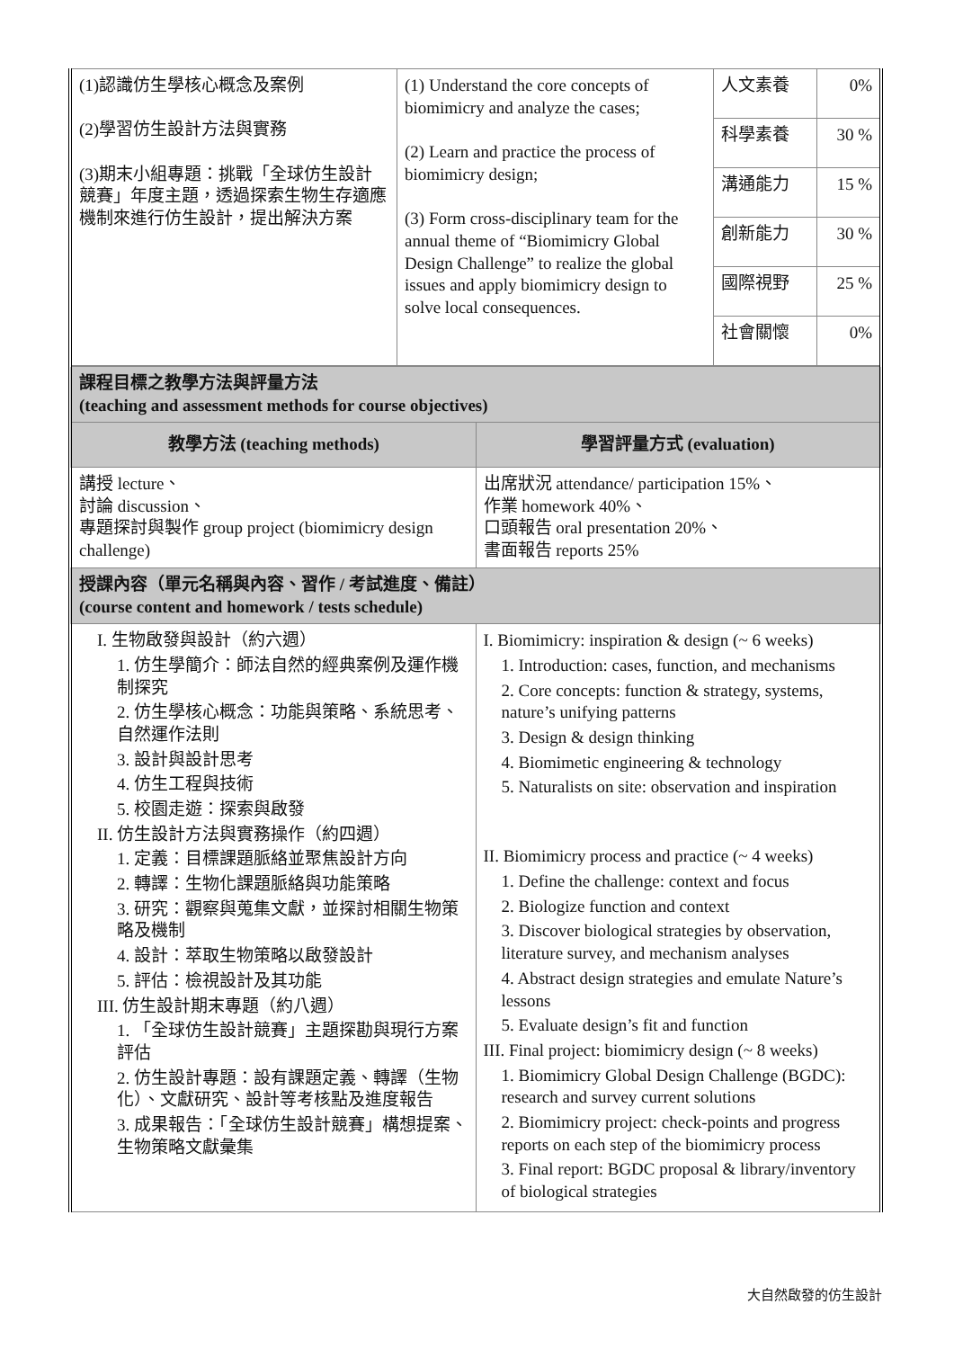| (1)認識仿生學核心概念及案例 (2)學習仿生設計方法與實務 (3)期末小組專題：挑戰「全球仿生設計競賽」年度主題，透過探索生物生存適應機制來進行仿生設計，提出解決方案 | (1) Understand the core concepts of biomimicry and analyze the cases; (2) Learn and practice the process of biomimicry design; (3) Form cross-disciplinary team for the annual theme of “Biomimicry Global Design Challenge” to realize the global issues and apply biomimicry design to solve local consequences. | 人文素養 | 0% |
| | | 科學素養 | 30 % |
| | | 溝通能力 | 15 % |
| | | 創新能力 | 30 % |
| | | 國際視野 | 25 % |
| | | 社會關懷 | 0% |
| 課程目標之教學方法與評量方法 (teaching and assessment methods for course objectives) | |
| 教學方法 (teaching methods) | 學習評量方式 (evaluation) |
| 講授 lecture、 討論 discussion、 專題探討與製作 group project (biomimicry design challenge) | 出席狀況 attendance/ participation 15%、 作業 homework 40%、 口頭報告 oral presentation 20%、 書面報告 reports 25% |
| 授課內容（單元名稱與內容、習作 / 考試進度、備註） (course content and homework / tests schedule) | |
| I. 生物啟發與設計（約六週） 1. 仿生學簡介：師法自然的經典案例及運作機制探究 2. 仿生學核心概念：功能與策略、系統思考、自然運作法則 3. 設計與設計思考 4. 仿生工程與技術 5. 校園走遊：探索與啟發 II. 仿生設計方法與實務操作（約四週） 1. 定義：目標課題脈絡並聚焦設計方向 2. 轉譯：生物化課題脈絡與功能策略 3. 研究：觀察與蒐集文獻，並探討相關生物策略及機制 4. 設計：萃取生物策略以啟發設計 5. 評估：檢視設計及其功能 III. 仿生設計期末專題（約八週） 1. 「全球仿生設計競賽」主題探勘與現行方案評估 2. 仿生設計專題：設有課題定義、轉譯（生物化）、文獻研究、設計等考核點及進度報告 3. 成果報告：「全球仿生設計競賽」構想提案、生物策略文獻彙集 | I. Biomimicry: inspiration & design (~ 6 weeks) 1. Introduction: cases, function, and mechanisms 2. Core concepts: function & strategy, systems, nature’s unifying patterns 3. Design & design thinking 4. Biomimetic engineering & technology 5. Naturalists on site: observation and inspiration II. Biomimicry process and practice (~ 4 weeks) 1. Define the challenge: context and focus 2. Biologize function and context 3. Discover biological strategies by observation, literature survey, and mechanism analyses 4. Abstract design strategies and emulate Nature’s lessons 5. Evaluate design’s fit and function III. Final project: biomimicry design (~ 8 weeks) 1. Biomimicry Global Design Challenge (BGDC): research and survey current solutions 2. Biomimicry project: check-points and progress reports on each step of the biomimicry process 3. Final report: BGDC proposal & library/inventory of biological strategies |
大自然啟發的仿生設計